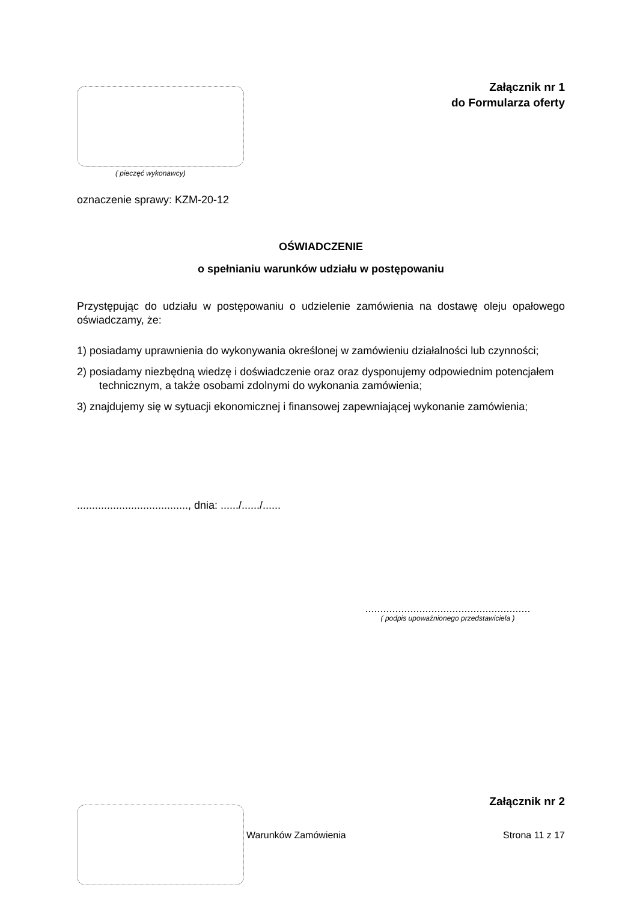Załącznik nr 1
do Formularza oferty
( pieczęć wykonawcy)
oznaczenie sprawy: KZM-20-12
OŚWIADCZENIE
o spełnianiu warunków udziału w postępowaniu
Przystępując do udziału w postępowaniu o udzielenie zamówienia na dostawę oleju opałowego oświadczamy, że:
1) posiadamy uprawnienia do wykonywania określonej w zamówieniu działalności lub czynności;
2) posiadamy niezbędną wiedzę i doświadczenie oraz oraz dysponujemy odpowiednim potencjałem technicznym, a także osobami zdolnymi do wykonania zamówienia;
3) znajdujemy się w sytuacji ekonomicznej i finansowej zapewniającej wykonanie zamówienia;
....................................., dnia: ....../....../......
.......................................................
( podpis upoważnionego przedstawiciela )
Załącznik nr 2
Warunków Zamówienia Strona 11 z 17